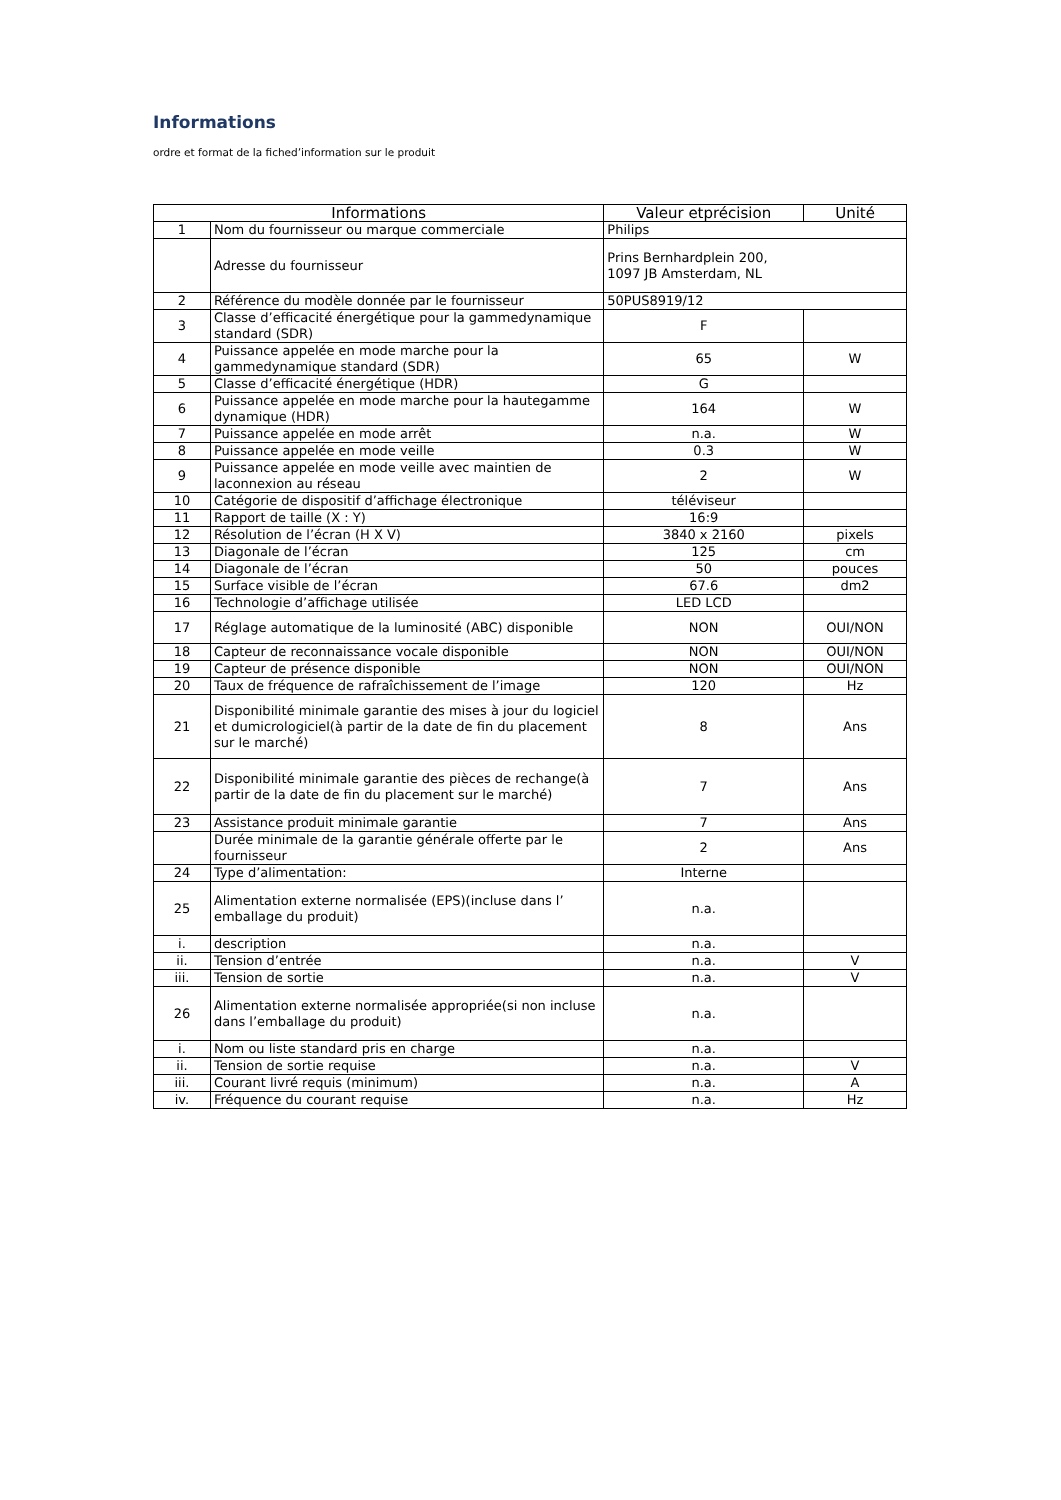Informations
ordre et format de la fiched’information sur le produit
| Informations | | Valeur etprécision | Unité |
| --- | --- | --- | --- |
| 1 | Nom du fournisseur ou marque commerciale | Philips | |
| | Adresse du fournisseur | Prins Bernhardplein 200, 1097 JB Amsterdam, NL | |
| 2 | Référence du modèle donnée par le fournisseur | 50PUS8919/12 | |
| 3 | Classe d’efficacité énergétique pour la gammedynamique standard (SDR) | F | |
| 4 | Puissance appelée en mode marche pour la gammedynamique standard (SDR) | 65 | W |
| 5 | Classe d’efficacité énergétique (HDR) | G | |
| 6 | Puissance appelée en mode marche pour la hautegamme dynamique (HDR) | 164 | W |
| 7 | Puissance appelée en mode arrêt | n.a. | W |
| 8 | Puissance appelée en mode veille | 0.3 | W |
| 9 | Puissance appelée en mode veille avec maintien de laconnexion au réseau | 2 | W |
| 10 | Catégorie de dispositif d’affichage électronique | téléviseur | |
| 11 | Rapport de taille (X : Y) | 16:9 | |
| 12 | Résolution de l’écran (H X V) | 3840 x 2160 | pixels |
| 13 | Diagonale de l’écran | 125 | cm |
| 14 | Diagonale de l’écran | 50 | pouces |
| 15 | Surface visible de l’écran | 67.6 | dm2 |
| 16 | Technologie d’affichage utilisée | LED LCD | |
| 17 | Réglage automatique de la luminosité (ABC) disponible | NON | OUI/NON |
| 18 | Capteur de reconnaissance vocale disponible | NON | OUI/NON |
| 19 | Capteur de présence disponible | NON | OUI/NON |
| 20 | Taux de fréquence de rafraîchissement de l’image | 120 | Hz |
| 21 | Disponibilité minimale garantie des mises à jour du logiciel et dumicrologiciel(à partir de la date de fin du placement sur le marché) | 8 | Ans |
| 22 | Disponibilité minimale garantie des pièces de rechange(à partir de la date de fin du placement sur le marché) | 7 | Ans |
| 23 | Assistance produit minimale garantie | 7 | Ans |
| | Durée minimale de la garantie générale offerte par le fournisseur | 2 | Ans |
| 24 | Type d’alimentation: | Interne | |
| 25 | Alimentation externe normalisée (EPS)(incluse dans l’ emballage du produit) | n.a. | |
| i. | description | n.a. | |
| ii. | Tension d’entrée | n.a. | V |
| iii. | Tension de sortie | n.a. | V |
| 26 | Alimentation externe normalisée appropriée(si non incluse dans l’emballage du produit) | n.a. | |
| i. | Nom ou liste standard pris en charge | n.a. | |
| ii. | Tension de sortie requise | n.a. | V |
| iii. | Courant livré requis (minimum) | n.a. | A |
| iv. | Fréquence du courant requise | n.a. | Hz |